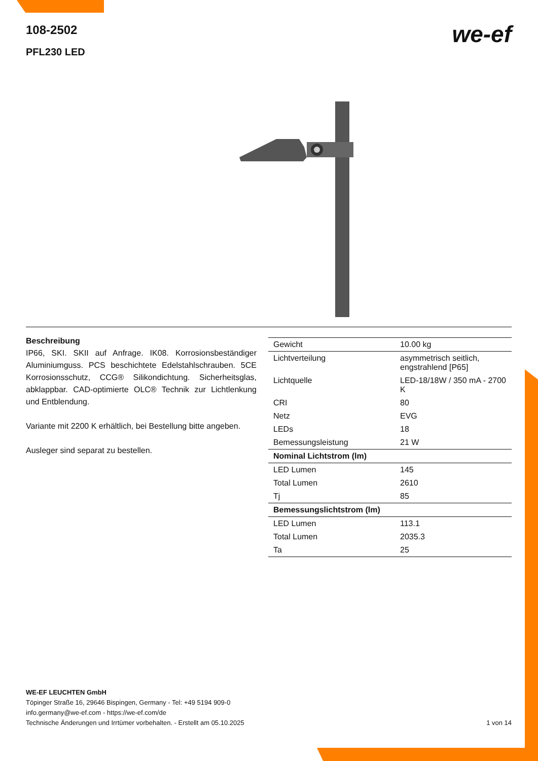108-2502
PFL230 LED
we-ef
Beschreibung
IP66, SKI. SKII auf Anfrage. IK08. Korrosionsbeständiger Aluminiumguss. PCS beschichtete Edelstahlschrauben. 5CE Korrosionsschutz, CCG® Silikondichtung. Sicherheitsglas, abklappbar. CAD-optimierte OLC® Technik zur Lichtlenkung und Entblendung.
Variante mit 2200 K erhältlich, bei Bestellung bitte angeben.
Ausleger sind separat zu bestellen.
| Gewicht | 10.00 kg |
| Lichtverteilung | asymmetrisch seitlich, engstrahlend [P65] |
| Lichtquelle | LED-18/18W / 350 mA - 2700 K |
| CRI | 80 |
| Netz | EVG |
| LEDs | 18 |
| Bemessungsleistung | 21 W |
| Nominal Lichtstrom (lm) | |
| LED Lumen | 145 |
| Total Lumen | 2610 |
| Tj | 85 |
| Bemessungslichtstrom (lm) | |
| LED Lumen | 113.1 |
| Total Lumen | 2035.3 |
| Ta | 25 |
WE-EF LEUCHTEN GmbH
Töpinger Straße 16, 29646 Bispingen, Germany - Tel: +49 5194 909-0
info.germany@we-ef.com - https://we-ef.com/de
Technische Änderungen und Irrtümer vorbehalten. - Erstellt am 05.10.2025 1 von 14